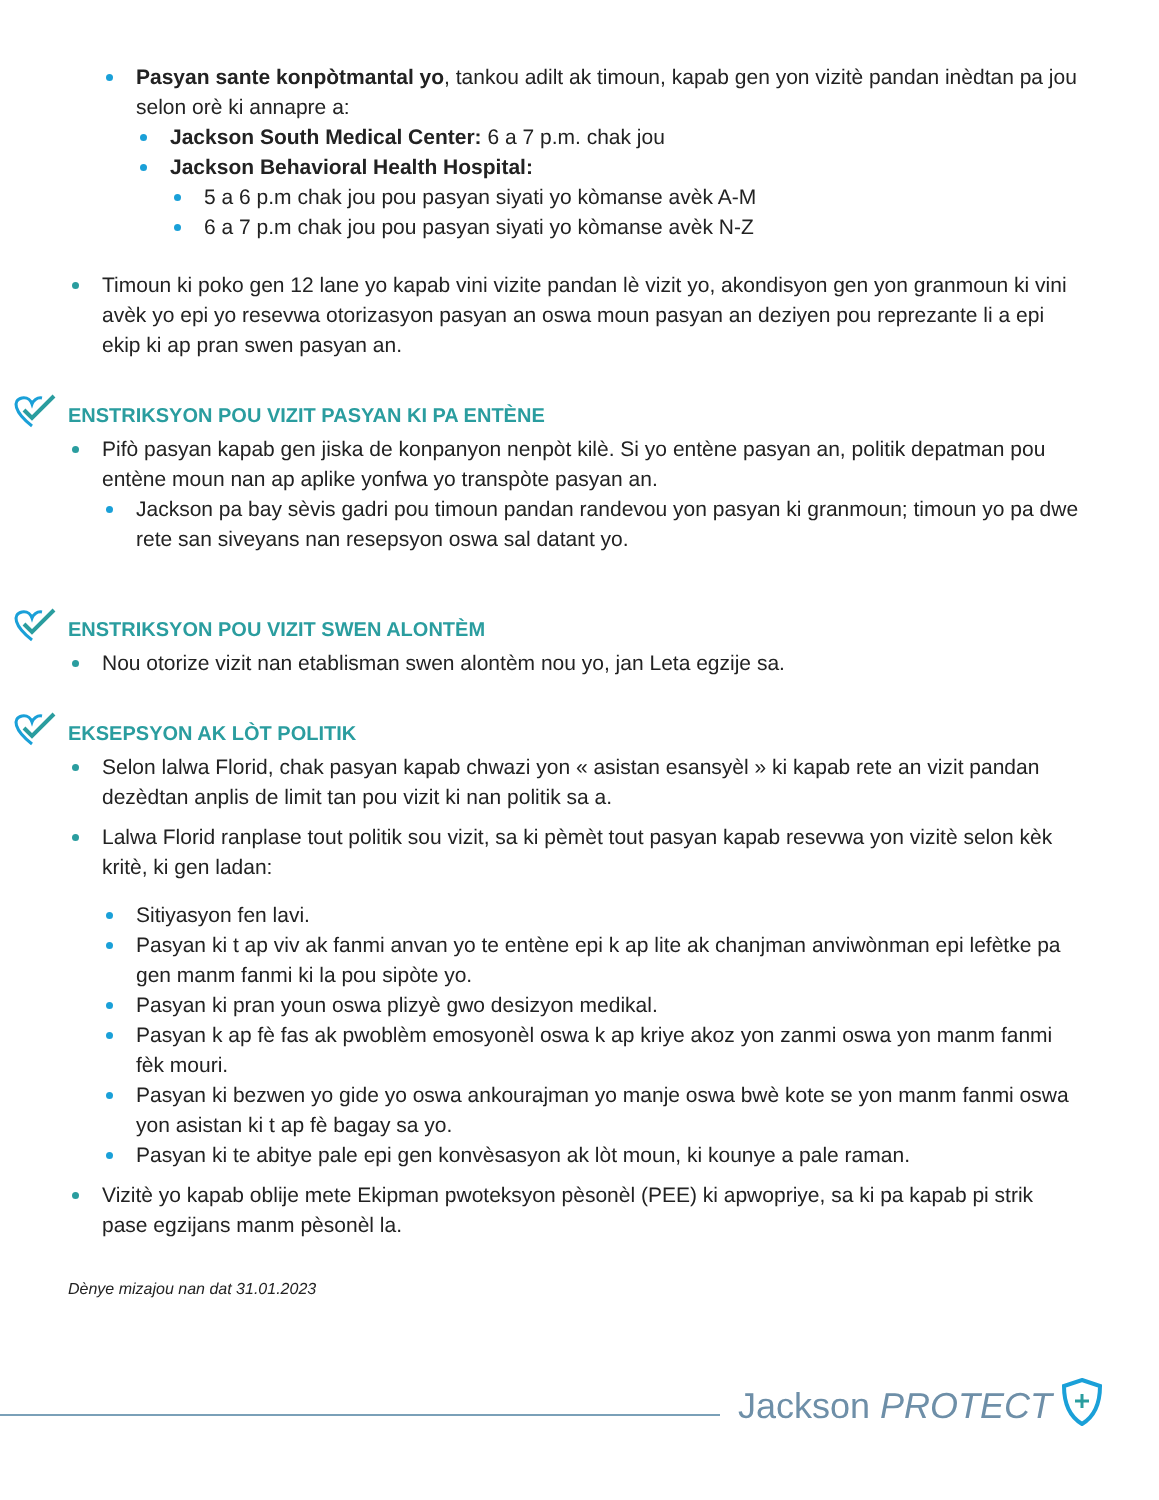Pasyan sante konpòtmantal yo, tankou adilt ak timoun, kapab gen yon vizitè pandan inèdtan pa jou selon orè ki annapre a:
Jackson South Medical Center: 6 a 7 p.m. chak jou
Jackson Behavioral Health Hospital:
5 a 6 p.m chak jou pou pasyan siyati yo kòmanse avèk A-M
6 a 7 p.m chak jou pou pasyan siyati yo kòmanse avèk N-Z
Timoun ki poko gen 12 lane yo kapab vini vizite pandan lè vizit yo, akondisyon gen yon granmoun ki vini avèk yo epi yo resevwa otorizasyon pasyan an oswa moun pasyan an deziyen pou reprezante li a epi ekip ki ap pran swen pasyan an.
ENSTRIKSYON POU VIZIT PASYAN KI PA ENTÈNE
Pifò pasyan kapab gen jiska de konpanyon nenpòt kilè. Si yo entène pasyan an, politik depatman pou entène moun nan ap aplike yonfwa yo transpòte pasyan an.
Jackson pa bay sèvis gadri pou timoun pandan randevou yon pasyan ki granmoun; timoun yo pa dwe rete san siveyans nan resepsyon oswa sal datant yo.
ENSTRIKSYON POU VIZIT SWEN ALONTÈM
Nou otorize vizit nan etablisman swen alontèm nou yo, jan Leta egzije sa.
EKSEPSYON AK LÒT POLITIK
Selon lalwa Florid, chak pasyan kapab chwazi yon « asistan esansyèl » ki kapab rete an vizit pandan dezèdtan anplis de limit tan pou vizit ki nan politik sa a.
Lalwa Florid ranplase tout politik sou vizit, sa ki pèmèt tout pasyan kapab resevwa yon vizitè selon kèk kritè, ki gen ladan:
Sitiyasyon fen lavi.
Pasyan ki t ap viv ak fanmi anvan yo te entène epi k ap lite ak chanjman anviwònman epi lefètke pa gen manm fanmi ki la pou sipòte yo.
Pasyan ki pran youn oswa plizyè gwo desizyon medikal.
Pasyan k ap fè fas ak pwoblèm emosyonèl oswa k ap kriye akoz yon zanmi oswa yon manm fanmi fèk mouri.
Pasyan ki bezwen yo gide yo oswa ankourajman yo manje oswa bwè kote se yon manm fanmi oswa yon asistan ki t ap fè bagay sa yo.
Pasyan ki te abitye pale epi gen konvèsasyon ak lòt moun, ki kounye a pale raman.
Vizitè yo kapab oblije mete Ekipman pwoteksyon pèsonèl (PEE) ki apwopriye, sa ki pa kapab pi strik pase egzijans manm pèsonèl la.
Dènye mizajou nan dat 31.01.2023
Jackson PROTECT